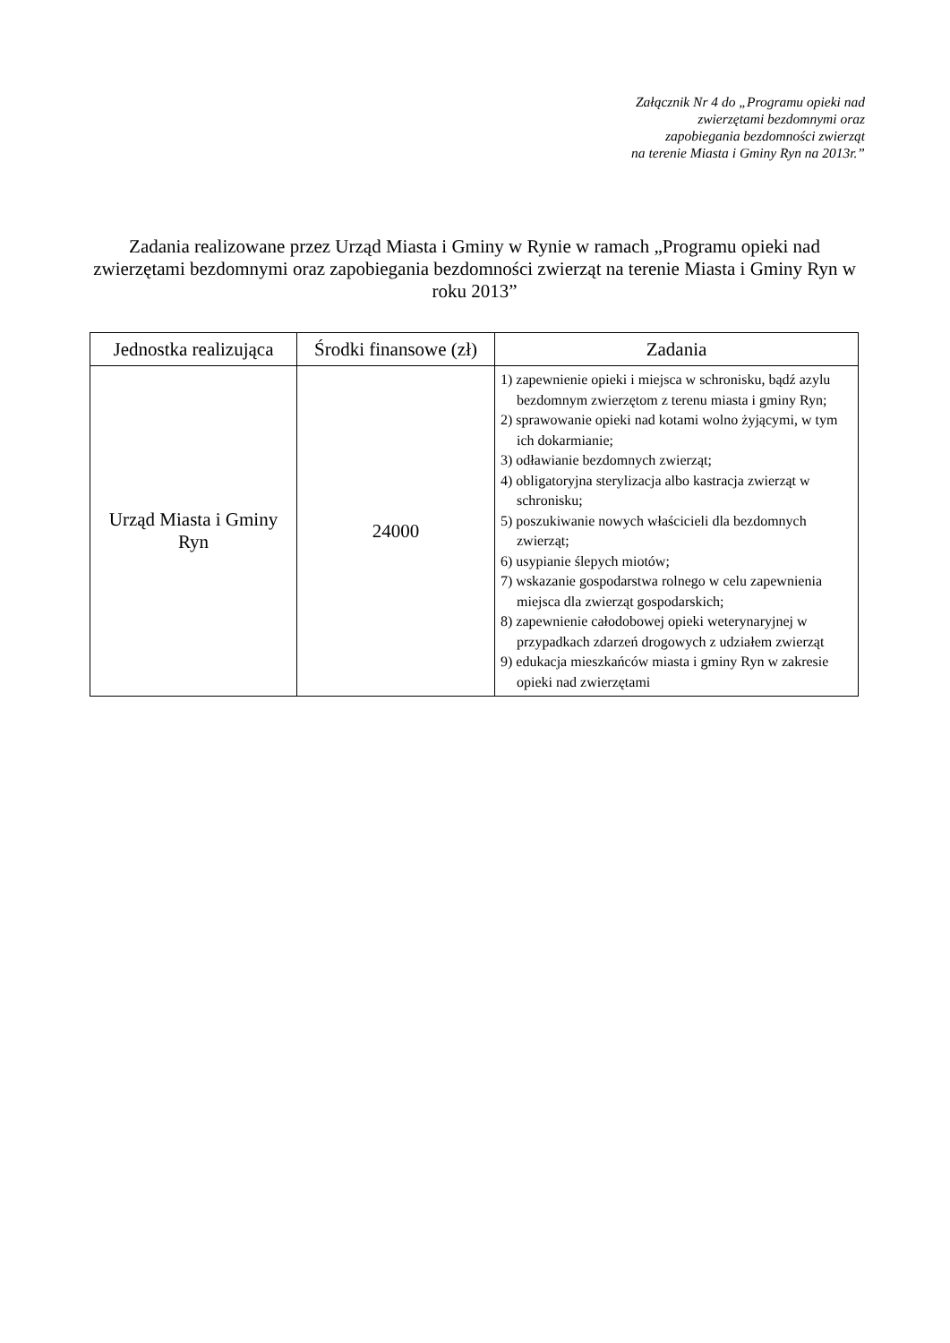Załącznik Nr 4 do „Programu opieki nad
zwierzętami bezdomnymi oraz
zapobiegania bezdomności zwierząt
na terenie Miasta i Gminy Ryn na 2013r.”
Zadania realizowane przez Urząd Miasta i Gminy w Rynie w ramach „Programu opieki nad zwierzętami bezdomnymi oraz zapobiegania bezdomności zwierząt na terenie Miasta i Gminy Ryn w roku 2013”
| Jednostka realizująca | Środki finansowe (zł) | Zadania |
| --- | --- | --- |
| Urząd Miasta i Gminy Ryn | 24000 | 1) zapewnienie opieki i miejsca w schronisku, bądź azylu bezdomnym zwierzętom z terenu miasta i gminy Ryn; 2) sprawowanie opieki nad kotami wolno żyjącymi, w tym ich dokarmianie; 3) odławianie bezdomnych zwierząt; 4) obligatoryjna sterylizacja albo kastracja zwierząt w schronisku; 5) poszukiwanie nowych właścicieli dla bezdomnych zwierząt; 6) usypianie ślepych miotów; 7) wskazanie gospodarstwa rolnego w celu zapewnienia miejsca dla zwierząt gospodarskich; 8) zapewnienie całodobowej opieki weterynaryjnej w przypadkach zdarzeń drogowych z udziałem zwierząt 9) edukacja mieszkańców miasta i gminy Ryn w zakresie opieki nad zwierzętami |